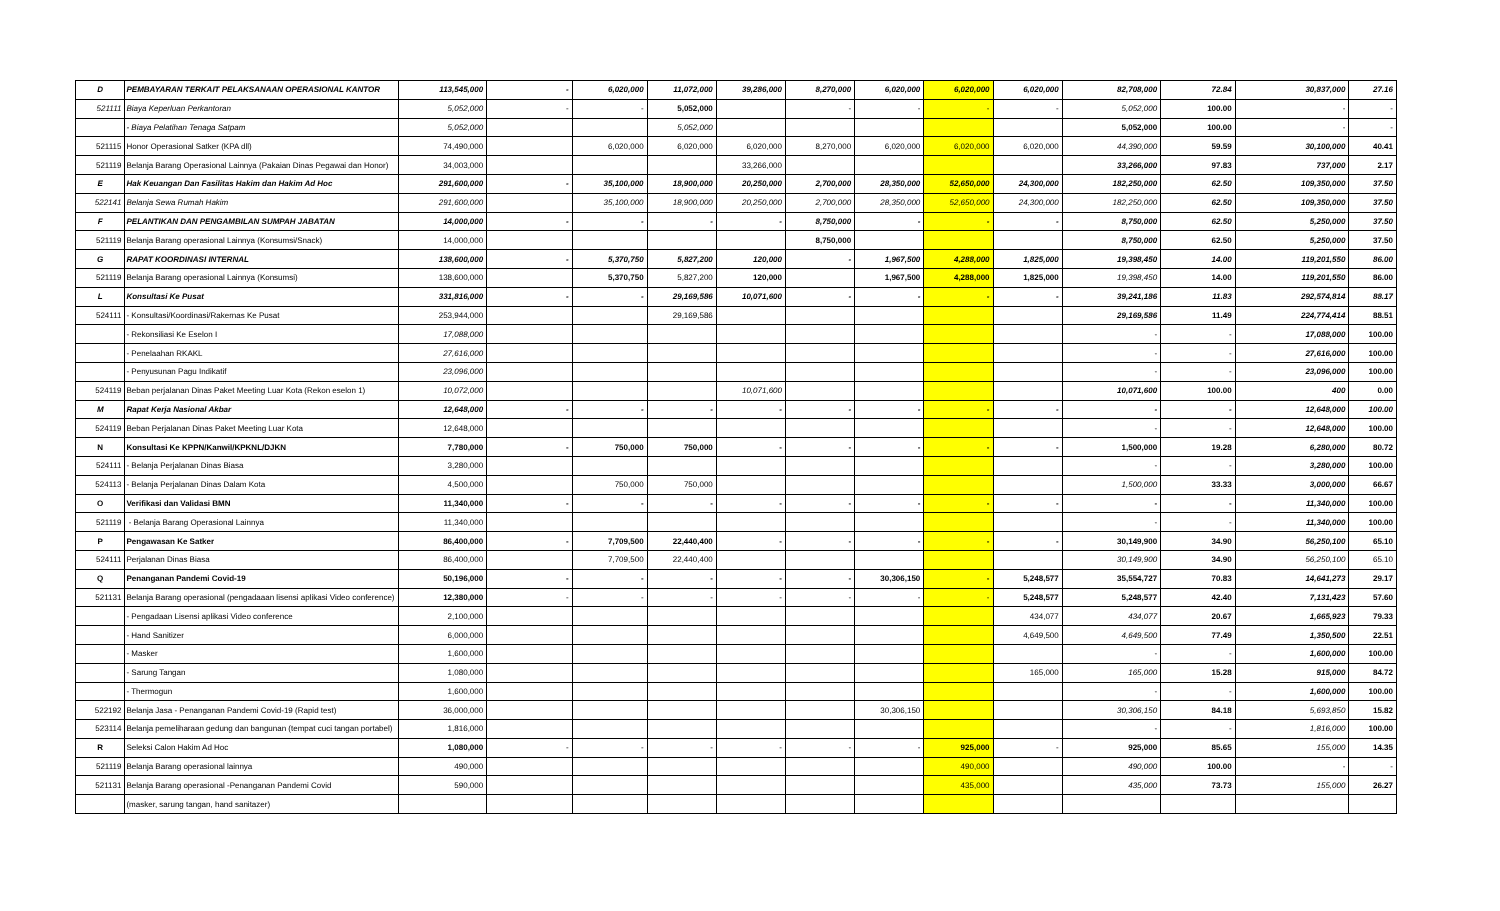| D | PEMBAYARAN TERKAIT PELAKSANAAN OPERASIONAL KANTOR | 113,545,000 | - | 6,020,000 | 11,072,000 | 39,286,000 | 8,270,000 | 6,020,000 | 6,020,000 | 6,020,000 | 82,708,000 | 72.84 | 30,837,000 | 27.16 |
| 521111 | Biaya Keperluan Perkantoran | 5,052,000 | - | - | 5,052,000 | | - | - | - | - | 5,052,000 | 100.00 | - | - |
| | - Biaya Pelatihan Tenaga Satpam | 5,052,000 | | | 5,052,000 | | | | | | 5,052,000 | 100.00 | - | - |
| 521115 | Honor Operasional Satker (KPA dll) | 74,490,000 | | 6,020,000 | 6,020,000 | 6,020,000 | 8,270,000 | 6,020,000 | 6,020,000 | 6,020,000 | 44,390,000 | 59.59 | 30,100,000 | 40.41 |
| 521119 | Belanja Barang Operasional Lainnya (Pakaian Dinas Pegawai dan Honor) | 34,003,000 | | | | 33,266,000 | | | | | 33,266,000 | 97.83 | 737,000 | 2.17 |
| E | Hak Keuangan Dan Fasilitas Hakim dan Hakim Ad Hoc | 291,600,000 | - | 35,100,000 | 18,900,000 | 20,250,000 | 2,700,000 | 28,350,000 | 52,650,000 | 24,300,000 | 182,250,000 | 62.50 | 109,350,000 | 37.50 |
| 522141 | Belanja Sewa Rumah Hakim | 291,600,000 | | 35,100,000 | 18,900,000 | 20,250,000 | 2,700,000 | 28,350,000 | 52,650,000 | 24,300,000 | 182,250,000 | 62.50 | 109,350,000 | 37.50 |
| F | PELANTIKAN DAN PENGAMBILAN SUMPAH JABATAN | 14,000,000 | - | - | - | - | 8,750,000 | - | - | - | 8,750,000 | 62.50 | 5,250,000 | 37.50 |
| 521119 | Belanja Barang operasional Lainnya (Konsumsi/Snack) | 14,000,000 | | | | | 8,750,000 | | | | 8,750,000 | 62.50 | 5,250,000 | 37.50 |
| G | RAPAT KOORDINASI INTERNAL | 138,600,000 | - | 5,370,750 | 5,827,200 | 120,000 | - | 1,967,500 | 4,288,000 | 1,825,000 | 19,398,450 | 14.00 | 119,201,550 | 86.00 |
| 521119 | Belanja Barang operasional Lainnya (Konsumsi) | 138,600,000 | | 5,370,750 | 5,827,200 | 120,000 | | 1,967,500 | 4,288,000 | 1,825,000 | 19,398,450 | 14.00 | 119,201,550 | 86.00 |
| L | Konsultasi Ke Pusat | 331,816,000 | - | - | 29,169,586 | 10,071,600 | - | - | - | - | 39,241,186 | 11.83 | 292,574,814 | 88.17 |
| 524111 | - Konsultasi/Koordinasi/Rakernas Ke Pusat | 253,944,000 | | | 29,169,586 | | | | | | 29,169,586 | 11.49 | 224,774,414 | 88.51 |
| | - Rekonsiliasi Ke Eselon I | 17,088,000 | | | | | | | | | - | - | 17,088,000 | 100.00 |
| | - Penelaahan RKAKL | 27,616,000 | | | | | | | | | - | - | 27,616,000 | 100.00 |
| | - Penyusunan Pagu Indikatif | 23,096,000 | | | | | | | | | - | - | 23,096,000 | 100.00 |
| 524119 | Beban perjalanan Dinas Paket Meeting Luar Kota (Rekon eselon 1) | 10,072,000 | | | | 10,071,600 | | | | | 10,071,600 | 100.00 | 400 | 0.00 |
| M | Rapat Kerja Nasional Akbar | 12,648,000 | - | - | - | - | - | - | - | - | - | - | 12,648,000 | 100.00 |
| 524119 | Beban Perjalanan Dinas Paket Meeting Luar Kota | 12,648,000 | | | | | | | | | - | - | 12,648,000 | 100.00 |
| N | Konsultasi Ke KPPN/Kanwil/KPKNL/DJKN | 7,780,000 | - | 750,000 | 750,000 | - | - | - | - | - | 1,500,000 | 19.28 | 6,280,000 | 80.72 |
| 524111 | - Belanja Perjalanan Dinas Biasa | 3,280,000 | | | | | | | | | - | - | 3,280,000 | 100.00 |
| 524113 | - Belanja Perjalanan Dinas Dalam Kota | 4,500,000 | | 750,000 | 750,000 | | | | | | 1,500,000 | 33.33 | 3,000,000 | 66.67 |
| O | Verifikasi dan Validasi BMN | 11,340,000 | - | - | - | - | - | - | - | - | - | - | 11,340,000 | 100.00 |
| 521119 | - Belanja Barang Operasional Lainnya | 11,340,000 | | | | | | | | | - | - | 11,340,000 | 100.00 |
| P | Pengawasan Ke Satker | 86,400,000 | - | 7,709,500 | 22,440,400 | - | - | - | - | - | 30,149,900 | 34.90 | 56,250,100 | 65.10 |
| 524111 | Perjalanan Dinas Biasa | 86,400,000 | | 7,709,500 | 22,440,400 | | | | | | 30,149,900 | 34.90 | 56,250,100 | 65.10 |
| Q | Penanganan Pandemi Covid-19 | 50,196,000 | - | - | - | - | - | 30,306,150 | - | 5,248,577 | 35,554,727 | 70.83 | 14,641,273 | 29.17 |
| 521131 | Belanja Barang operasional (pengadaaan lisensi aplikasi Video conference) | 12,380,000 | - | - | - | - | - | - | - | 5,248,577 | 5,248,577 | 42.40 | 7,131,423 | 57.60 |
| | - Pengadaan Lisensi aplikasi Video conference | 2,100,000 | | | | | | | | 434,077 | 434,077 | 20.67 | 1,665,923 | 79.33 |
| | - Hand Sanitizer | 6,000,000 | | | | | | | | 4,649,500 | 4,649,500 | 77.49 | 1,350,500 | 22.51 |
| | - Masker | 1,600,000 | | | | | | | | | - | - | 1,600,000 | 100.00 |
| | - Sarung Tangan | 1,080,000 | | | | | | | | 165,000 | 165,000 | 15.28 | 915,000 | 84.72 |
| | - Thermogun | 1,600,000 | | | | | | | | | - | - | 1,600,000 | 100.00 |
| 522192 | Belanja Jasa - Penanganan Pandemi Covid-19 (Rapid test) | 36,000,000 | | | | | | 30,306,150 | | | 30,306,150 | 84.18 | 5,693,850 | 15.82 |
| 523114 | Belanja pemeliharaan gedung dan bangunan (tempat cuci tangan portabel) | 1,816,000 | | | | | | | | | - | - | 1,816,000 | 100.00 |
| R | Seleksi Calon Hakim Ad Hoc | 1,080,000 | - | - | - | - | - | - | 925,000 | - | 925,000 | 85.65 | 155,000 | 14.35 |
| 521119 | Belanja Barang operasional lainnya | 490,000 | | | | | | | 490,000 | | 490,000 | 100.00 | - | - |
| 521131 | Belanja Barang operasional -Penanganan Pandemi Covid | 590,000 | | | | | | | 435,000 | | 435,000 | 73.73 | 155,000 | 26.27 |
| | (masker, sarung tangan, hand sanitazer) | | | | | | | | | | | | | |